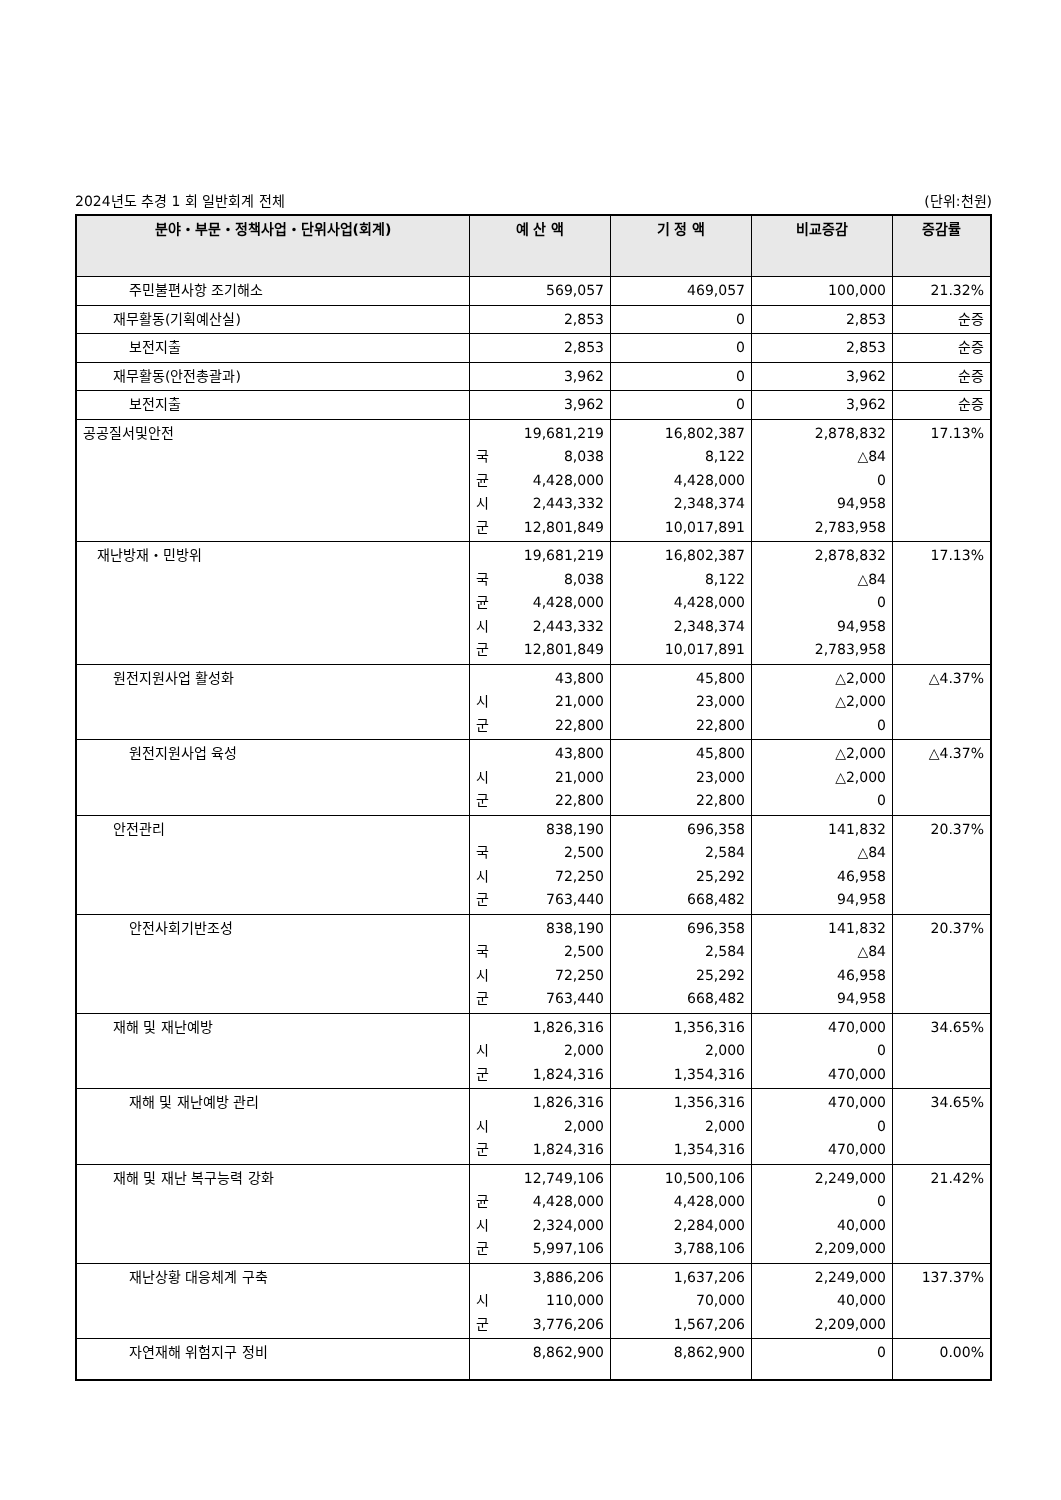2024년도 추경 1 회 일반회계 전체 (단위:천원)
| 분야・부문・정책사업・단위사업(회계) | 예 산 액 | 기 정 액 | 비교증감 | 증감률 |
| --- | --- | --- | --- | --- |
| 주민불편사항 조기해소 | 569,057 | 469,057 | 100,000 | 21.32% |
| 재무활동(기획예산실) | 2,853 | 0 | 2,853 | 순증 |
| 보전지출 | 2,853 | 0 | 2,853 | 순증 |
| 재무활동(안전총괄과) | 3,962 | 0 | 3,962 | 순증 |
| 보전지출 | 3,962 | 0 | 3,962 | 순증 |
| 공공질서및안전 | 19,681,219 국 8,038 균 4,428,000 시 2,443,332 군 12,801,849 | 16,802,387 8,122 4,428,000 2,348,374 10,017,891 | 2,878,832 △84 0 94,958 2,783,958 | 17.13% |
| 재난방재・민방위 | 19,681,219 국 8,038 균 4,428,000 시 2,443,332 군 12,801,849 | 16,802,387 8,122 4,428,000 2,348,374 10,017,891 | 2,878,832 △84 0 94,958 2,783,958 | 17.13% |
| 원전지원사업 활성화 | 43,800 시 21,000 군 22,800 | 45,800 23,000 22,800 | △2,000 △2,000 0 | △4.37% |
| 원전지원사업 육성 | 43,800 시 21,000 군 22,800 | 45,800 23,000 22,800 | △2,000 △2,000 0 | △4.37% |
| 안전관리 | 838,190 국 2,500 시 72,250 군 763,440 | 696,358 2,584 25,292 668,482 | 141,832 △84 46,958 94,958 | 20.37% |
| 안전사회기반조성 | 838,190 국 2,500 시 72,250 군 763,440 | 696,358 2,584 25,292 668,482 | 141,832 △84 46,958 94,958 | 20.37% |
| 재해 및 재난예방 | 1,826,316 시 2,000 군 1,824,316 | 1,356,316 2,000 1,354,316 | 470,000 0 470,000 | 34.65% |
| 재해 및 재난예방 관리 | 1,826,316 시 2,000 군 1,824,316 | 1,356,316 2,000 1,354,316 | 470,000 0 470,000 | 34.65% |
| 재해 및 재난 복구능력 강화 | 12,749,106 균 4,428,000 시 2,324,000 군 5,997,106 | 10,500,106 4,428,000 2,284,000 3,788,106 | 2,249,000 0 40,000 2,209,000 | 21.42% |
| 재난상황 대응체계 구축 | 3,886,206 시 110,000 군 3,776,206 | 1,637,206 70,000 1,567,206 | 2,249,000 40,000 2,209,000 | 137.37% |
| 자연재해 위험지구 정비 | 8,862,900 | 8,862,900 | 0 | 0.00% |